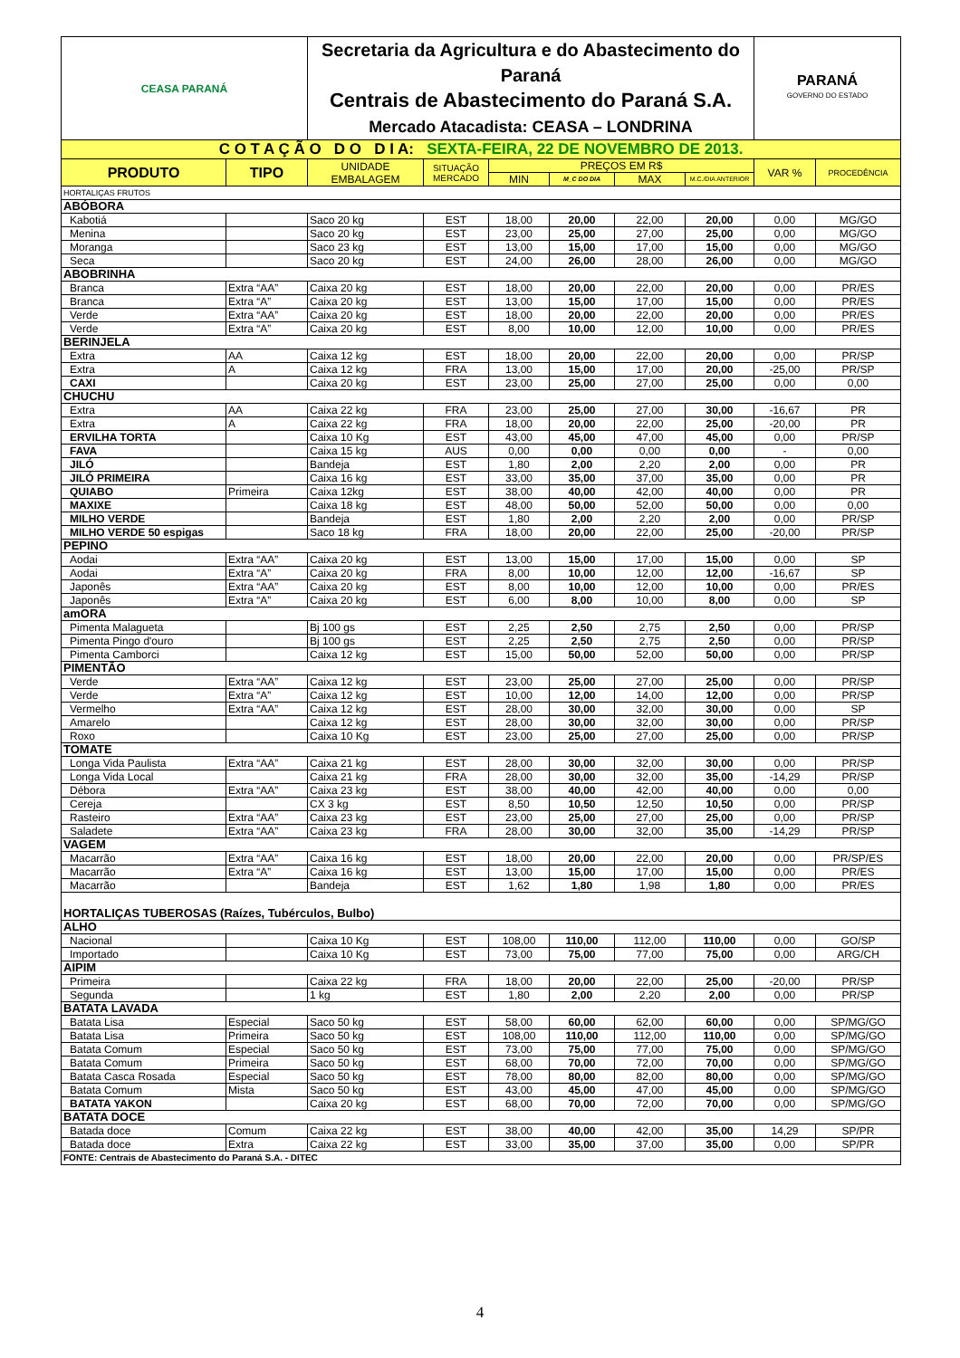| CEASA PARANÁ | | Secretaria da Agricultura e do Abastecimento do Paraná Centrais de Abastecimento do Paraná S.A. Mercado Atacadista: CEASA – LONDRINA | | | | | | PARANÁ GOVERNO DO ESTADO | |
| C O T A Ç Ã O D O D I A: SEXTA-FEIRA, 22 DE NOVEMBRO DE 2013. | | | | | | | | | |
| PRODUTO | TIPO | UNIDADE EMBALAGEM | SITUAÇÃO MERCADO | PREÇOS EM R$ | | | | VAR % | PROCEDÊNCIA |
| | | | | MIN | M_C DO DIA | MAX | M.C./DIA ANTERIOR | | |
| HORTALIÇAS FRUTOS | | | | | | | | | |
| ABÓBORA | | | | | | | | | |
| Kabotiá | | Saco 20 kg | EST | 18,00 | 20,00 | 22,00 | 20,00 | 0,00 | MG/GO |
| Menina | | Saco 20 kg | EST | 23,00 | 25,00 | 27,00 | 25,00 | 0,00 | MG/GO |
| Moranga | | Saco 23 kg | EST | 13,00 | 15,00 | 17,00 | 15,00 | 0,00 | MG/GO |
| Seca | | Saco 20 kg | EST | 24,00 | 26,00 | 28,00 | 26,00 | 0,00 | MG/GO |
| ABOBRINHA | | | | | | | | | |
| Branca | Extra “AA” | Caixa 20 kg | EST | 18,00 | 20,00 | 22,00 | 20,00 | 0,00 | PR/ES |
| Branca | Extra “A” | Caixa 20 kg | EST | 13,00 | 15,00 | 17,00 | 15,00 | 0,00 | PR/ES |
| Verde | Extra “AA” | Caixa 20 kg | EST | 18,00 | 20,00 | 22,00 | 20,00 | 0,00 | PR/ES |
| Verde | Extra “A” | Caixa 20 kg | EST | 8,00 | 10,00 | 12,00 | 10,00 | 0,00 | PR/ES |
| BERINJELA | | | | | | | | | |
| Extra | AA | Caixa 12 kg | EST | 18,00 | 20,00 | 22,00 | 20,00 | 0,00 | PR/SP |
| Extra | A | Caixa 12 kg | FRA | 13,00 | 15,00 | 17,00 | 20,00 | -25,00 | PR/SP |
| CAXI | | Caixa 20 kg | EST | 23,00 | 25,00 | 27,00 | 25,00 | 0,00 | 0,00 |
| CHUCHU | | | | | | | | | |
| Extra | AA | Caixa 22 kg | FRA | 23,00 | 25,00 | 27,00 | 30,00 | -16,67 | PR |
| Extra | A | Caixa 22 kg | FRA | 18,00 | 20,00 | 22,00 | 25,00 | -20,00 | PR |
| ERVILHA TORTA | | Caixa 10 Kg | EST | 43,00 | 45,00 | 47,00 | 45,00 | 0,00 | PR/SP |
| FAVA | | Caixa 15 kg | AUS | 0,00 | 0,00 | 0,00 | 0,00 | - | 0,00 |
| JILÓ | | Bandeja | EST | 1,80 | 2,00 | 2,20 | 2,00 | 0,00 | PR |
| JILÓ PRIMEIRA | | Caixa 16 kg | EST | 33,00 | 35,00 | 37,00 | 35,00 | 0,00 | PR |
| QUIABO | Primeira | Caixa 12kg | EST | 38,00 | 40,00 | 42,00 | 40,00 | 0,00 | PR |
| MAXIXE | | Caixa 18 kg | EST | 48,00 | 50,00 | 52,00 | 50,00 | 0,00 | 0,00 |
| MILHO VERDE | | Bandeja | EST | 1,80 | 2,00 | 2,20 | 2,00 | 0,00 | PR/SP |
| MILHO VERDE 50 espigas | | Saco 18 kg | FRA | 18,00 | 20,00 | 22,00 | 25,00 | -20,00 | PR/SP |
| PEPINO | | | | | | | | | |
| Aodai | Extra “AA” | Caixa 20 kg | EST | 13,00 | 15,00 | 17,00 | 15,00 | 0,00 | SP |
| Aodai | Extra “A” | Caixa 20 kg | FRA | 8,00 | 10,00 | 12,00 | 12,00 | -16,67 | SP |
| Japonês | Extra “AA” | Caixa 20 kg | EST | 8,00 | 10,00 | 12,00 | 10,00 | 0,00 | PR/ES |
| Japonês | Extra “A” | Caixa 20 kg | EST | 6,00 | 8,00 | 10,00 | 8,00 | 0,00 | SP |
| amORA | | | | | | | | | |
| Pimenta Malagueta | | Bj 100 gs | EST | 2,25 | 2,50 | 2,75 | 2,50 | 0,00 | PR/SP |
| Pimenta Pingo d'ouro | | Bj 100 gs | EST | 2,25 | 2,50 | 2,75 | 2,50 | 0,00 | PR/SP |
| Pimenta Camborci | | Caixa 12 kg | EST | 15,00 | 50,00 | 52,00 | 50,00 | 0,00 | PR/SP |
| PIMENTÃO | | | | | | | | | |
| Verde | Extra “AA” | Caixa 12 kg | EST | 23,00 | 25,00 | 27,00 | 25,00 | 0,00 | PR/SP |
| Verde | Extra “A” | Caixa 12 kg | EST | 10,00 | 12,00 | 14,00 | 12,00 | 0,00 | PR/SP |
| Vermelho | Extra “AA” | Caixa 12 kg | EST | 28,00 | 30,00 | 32,00 | 30,00 | 0,00 | SP |
| Amarelo | | Caixa 12 kg | EST | 28,00 | 30,00 | 32,00 | 30,00 | 0,00 | PR/SP |
| Roxo | | Caixa 10 Kg | EST | 23,00 | 25,00 | 27,00 | 25,00 | 0,00 | PR/SP |
| TOMATE | | | | | | | | | |
| Longa Vida Paulista | Extra “AA” | Caixa 21 kg | EST | 28,00 | 30,00 | 32,00 | 30,00 | 0,00 | PR/SP |
| Longa Vida Local | | Caixa 21 kg | FRA | 28,00 | 30,00 | 32,00 | 35,00 | -14,29 | PR/SP |
| Débora | Extra “AA” | Caixa 23 kg | EST | 38,00 | 40,00 | 42,00 | 40,00 | 0,00 | 0,00 |
| Cereja | | CX 3 kg | EST | 8,50 | 10,50 | 12,50 | 10,50 | 0,00 | PR/SP |
| Rasteiro | Extra “AA” | Caixa 23 kg | EST | 23,00 | 25,00 | 27,00 | 25,00 | 0,00 | PR/SP |
| Saladete | Extra “AA” | Caixa 23 kg | FRA | 28,00 | 30,00 | 32,00 | 35,00 | -14,29 | PR/SP |
| VAGEM | | | | | | | | | |
| Macarrão | Extra “AA” | Caixa 16 kg | EST | 18,00 | 20,00 | 22,00 | 20,00 | 0,00 | PR/SP/ES |
| Macarrão | Extra “A” | Caixa 16 kg | EST | 13,00 | 15,00 | 17,00 | 15,00 | 0,00 | PR/ES |
| Macarrão | | Bandeja | EST | 1,62 | 1,80 | 1,98 | 1,80 | 0,00 | PR/ES |
| HORTALIÇAS TUBEROSAS (Raízes, Tubérculos, Bulbo) | | | | | | | | | |
| ALHO | | | | | | | | | |
| Nacional | | Caixa 10 Kg | EST | 108,00 | 110,00 | 112,00 | 110,00 | 0,00 | GO/SP |
| Importado | | Caixa 10 Kg | EST | 73,00 | 75,00 | 77,00 | 75,00 | 0,00 | ARG/CH |
| AIPIM | | | | | | | | | |
| Primeira | | Caixa 22 kg | FRA | 18,00 | 20,00 | 22,00 | 25,00 | -20,00 | PR/SP |
| Segunda | | 1 kg | EST | 1,80 | 2,00 | 2,20 | 2,00 | 0,00 | PR/SP |
| BATATA LAVADA | | | | | | | | | |
| Batata Lisa | Especial | Saco 50 kg | EST | 58,00 | 60,00 | 62,00 | 60,00 | 0,00 | SP/MG/GO |
| Batata Lisa | Primeira | Saco 50 kg | EST | 108,00 | 110,00 | 112,00 | 110,00 | 0,00 | SP/MG/GO |
| Batata Comum | Especial | Saco 50 kg | EST | 73,00 | 75,00 | 77,00 | 75,00 | 0,00 | SP/MG/GO |
| Batata Comum | Primeira | Saco 50 kg | EST | 68,00 | 70,00 | 72,00 | 70,00 | 0,00 | SP/MG/GO |
| Batata Casca Rosada | Especial | Saco 50 kg | EST | 78,00 | 80,00 | 82,00 | 80,00 | 0,00 | SP/MG/GO |
| Batata Comum | Mista | Saco 50 kg | EST | 43,00 | 45,00 | 47,00 | 45,00 | 0,00 | SP/MG/GO |
| BATATA YAKON | | Caixa 20 kg | EST | 68,00 | 70,00 | 72,00 | 70,00 | 0,00 | SP/MG/GO |
| BATATA DOCE | | | | | | | | | |
| Batada doce | Comum | Caixa 22 kg | EST | 38,00 | 40,00 | 42,00 | 35,00 | 14,29 | SP/PR |
| Batada doce | Extra | Caixa 22 kg | EST | 33,00 | 35,00 | 37,00 | 35,00 | 0,00 | SP/PR |
| FONTE: Centrais de Abastecimento do Paraná S.A. - DITEC | | | | | | | | | |
4